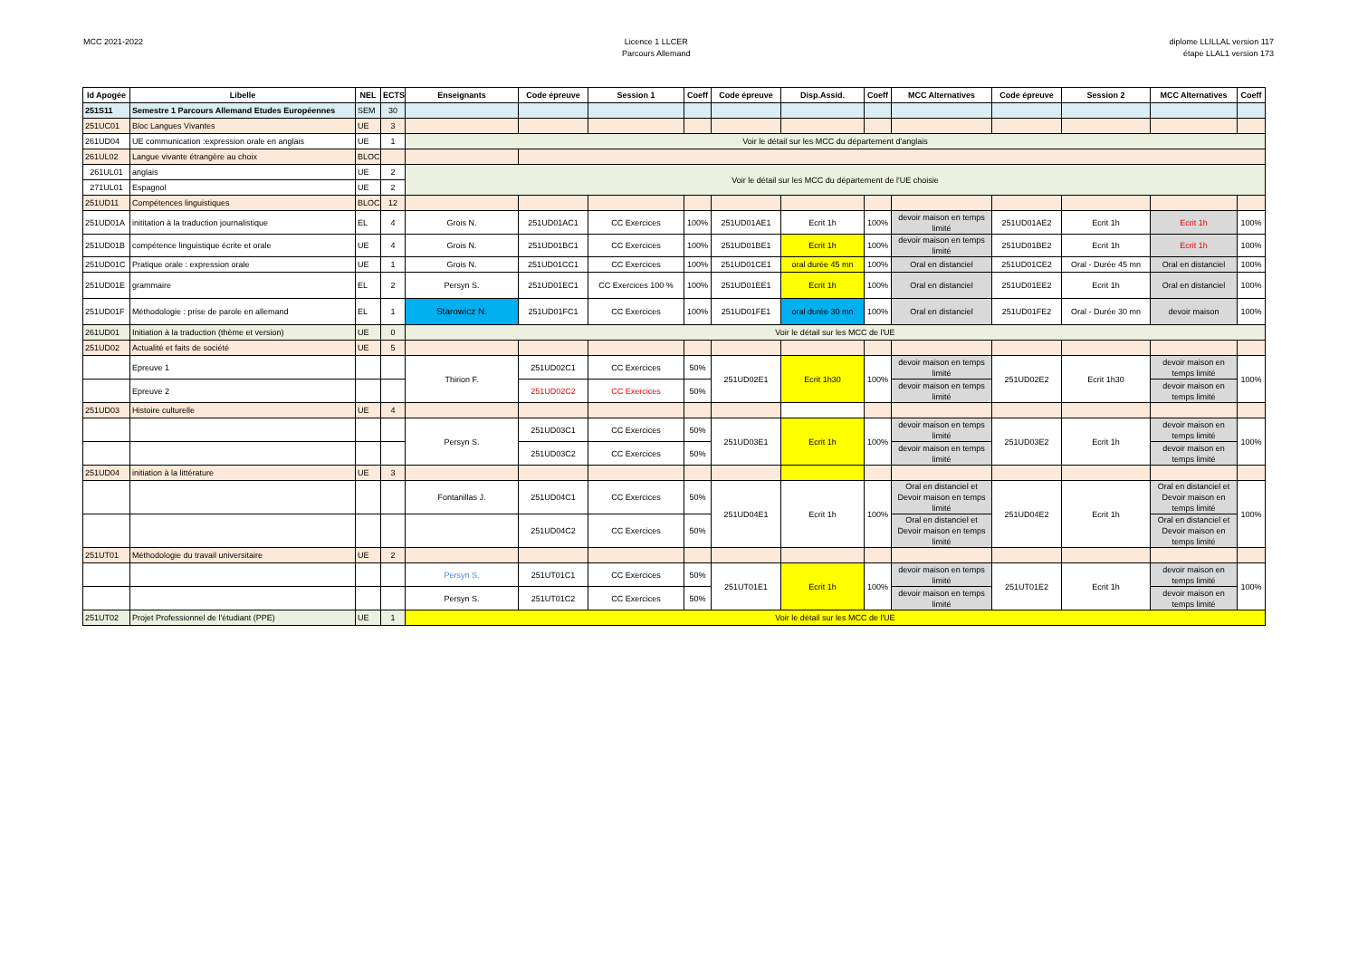MCC 2021-2022 Licence 1 LLCER
Parcours Allemand
diplome LLILLAL version 117
étape LLAL1 version 173
| Id Apogée | Libelle | NEL | ECTS | Enseignants | Code épreuve | Session 1 | Coeff | Code épreuve | Disp.Assid. | Coeff | MCC Alternatives | Code épreuve | Session 2 | MCC Alternatives | Coeff |
| --- | --- | --- | --- | --- | --- | --- | --- | --- | --- | --- | --- | --- | --- | --- | --- |
| 251S11 | Semestre 1 Parcours Allemand Etudes Européennes | SEM | 30 | | | | | | | | | | | | |
| 251UC01 | Bloc Langues Vivantes | UE | 3 | | | | | | | | | | | | |
| 261UD04 | UE communication :expression orale en anglais | UE | 1 | Voir le détail sur les MCC du département d'anglais | | | | | | | | | | | |
| 261UL02 | Langue vivante étrangère au choix | BLOC | | | | | | | | | | | | | |
| 261UL01 | anglais | UE | 2 | Voir le détail sur les MCC du département de l'UE choisie | | | | | | | | | | | |
| 271UL01 | Espagnol | UE | 2 | | | | | | | | | | | | |
| 251UD11 | Compétences linguistiques | BLOC | 12 | | | | | | | | | | | | |
| 251UD01A | inititation à la traduction journalistique | EL | 4 | Grois N. | 251UD01AC1 | CC Exercices | 100% | 251UD01AE1 | Ecrit 1h | 100% | devoir maison en temps limité | 251UD01AE2 | Ecrit 1h | Ecrit 1h | 100% |
| 251UD01B | compétence linguistique écrite et orale | UE | 4 | Grois N. | 251UD01BC1 | CC Exercices | 100% | 251UD01BE1 | Ecrit 1h | 100% | devoir maison en temps limité | 251UD01BE2 | Ecrit 1h | Ecrit 1h | 100% |
| 251UD01C | Pratique orale : expression orale | UE | 1 | Grois N. | 251UD01CC1 | CC Exercices | 100% | 251UD01CE1 | oral durée 45 mn | 100% | Oral en distanciel | 251UD01CE2 | Oral - Durée 45 mn | Oral en distanciel | 100% |
| 251UD01E | grammaire | EL | 2 | Persyn S. | 251UD01EC1 | CC Exercices 100 % | 100% | 251UD01EE1 | Ecrit 1h | 100% | Oral en distanciel | 251UD01EE2 | Ecrit 1h | Oral en distanciel | 100% |
| 251UD01F | Méthodologie : prise de parole en allemand | EL | 1 | Starowicz N. | 251UD01FC1 | CC Exercices | 100% | 251UD01FE1 | oral durée 30 mn | 100% | Oral en distanciel | 251UD01FE2 | Oral - Durée 30 mn | devoir maison | 100% |
| 261UD01 | Initiation à la traduction (thème et version) | UE | 0 | Voir le détail sur les MCC de l'UE | | | | | | | | | | | |
| 251UD02 | Actualité et faits de société | UE | 5 | | | | | | | | | | | | |
| | Epreuve 1 | | | Thirion F. | 251UD02C1 | CC Exercices | 50% | 251UD02E1 | Ecrit 1h30 | 100% | devoir maison en temps limité | 251UD02E2 | Ecrit 1h30 | devoir maison en temps limité | 100% |
| | Epreuve 2 | | | | 251UD02C2 | CC Exercices | 50% | | | | devoir maison en temps limité | | | devoir maison en temps limité | |
| 251UD03 | Histoire culturelle | UE | 4 | | | | | | | | | | | | |
| | | | | Persyn S. | 251UD03C1 | CC Exercices | 50% | 251UD03E1 | Ecrit 1h | 100% | devoir maison en temps limité | 251UD03E2 | Ecrit 1h | devoir maison en temps limité | 100% |
| | | | | | 251UD03C2 | CC Exercices | 50% | | | | devoir maison en temps limité | | | devoir maison en temps limité | |
| 251UD04 | initiation à la littérature | UE | 3 | | | | | | | | | | | | |
| | | | | Fontanillas J. | 251UD04C1 | CC Exercices | 50% | 251UD04E1 | Ecrit 1h | 100% | Oral en distanciel et Devoir maison en temps limité | 251UD04E2 | Ecrit 1h | Oral en distanciel et Devoir maison en temps limité | 100% |
| | | | | | 251UD04C2 | CC Exercices | 50% | | | | Oral en distanciel et Devoir maison en temps limité | | | Oral en distanciel et Devoir maison en temps limité | |
| 251UT01 | Méthodologie du travail universitaire | UE | 2 | | | | | | | | | | | | |
| | | | | Persyn S. | 251UT01C1 | CC Exercices | 50% | 251UT01E1 | Ecrit 1h | 100% | devoir maison en temps limité | 251UT01E2 | Ecrit 1h | devoir maison en temps limité | 100% |
| | | | | Persyn S. | 251UT01C2 | CC Exercices | 50% | | | | devoir maison en temps limité | | | devoir maison en temps limité | |
| 251UT02 | Projet Professionnel de l'étudiant (PPE) | UE | 1 | Voir le détail sur les MCC de l'UE | | | | | | | | | | | |